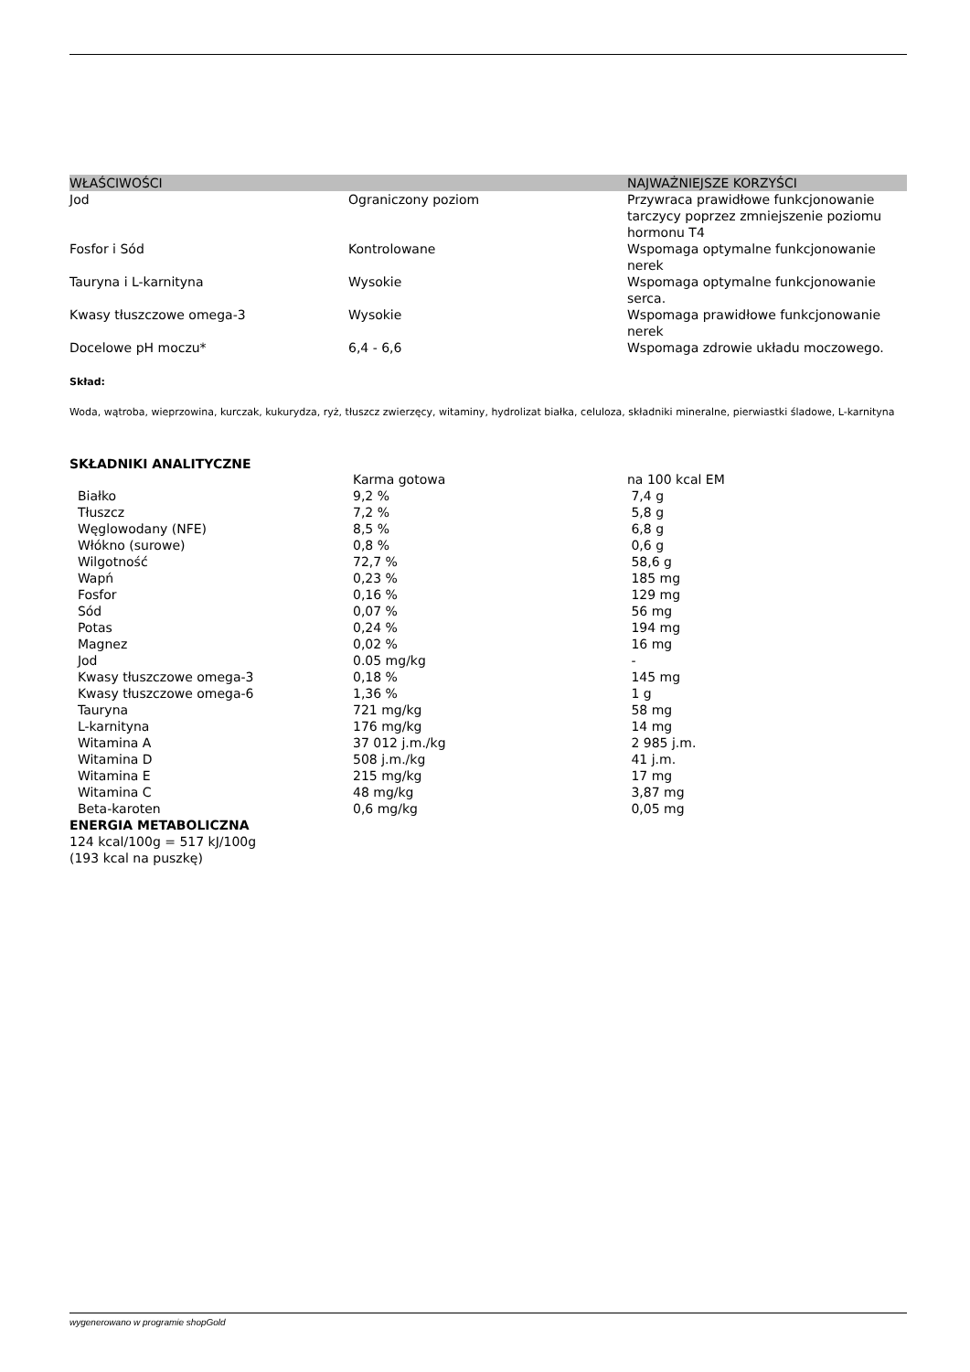| WŁAŚCIWOŚCI | | NAJWAŻNIEJSZE KORZYŚCI |
| --- | --- | --- |
| Jod | Ograniczony poziom | Przywraca prawidłowe funkcjonowanie tarczycy poprzez zmniejszenie poziomu hormonu T4 |
| Fosfor i Sód | Kontrolowane | Wspomaga optymalne funkcjonowanie nerek |
| Tauryna i L-karnityna | Wysokie | Wspomaga optymalne funkcjonowanie serca. |
| Kwasy tłuszczowe omega-3 | Wysokie | Wspomaga prawidłowe funkcjonowanie nerek |
| Docelowe pH moczu* | 6,4 - 6,6 | Wspomaga zdrowie układu moczowego. |
Skład:
Woda, wątroba, wieprzowina, kurczak, kukurydza, ryż, tłuszcz zwierzęcy, witaminy, hydrolizat białka, celuloza, składniki mineralne, pierwiastki śladowe, L-karnityna
SKŁADNIKI ANALITYCZNE
| | Karma gotowa | na 100 kcal EM |
| Białko | 9,2 % | 7,4 g |
| Tłuszcz | 7,2 % | 5,8 g |
| Węglowodany (NFE) | 8,5 % | 6,8 g |
| Włókno (surowe) | 0,8 % | 0,6 g |
| Wilgotność | 72,7 % | 58,6 g |
| Wapń | 0,23 % | 185 mg |
| Fosfor | 0,16 % | 129 mg |
| Sód | 0,07 % | 56 mg |
| Potas | 0,24 % | 194 mg |
| Magnez | 0,02 % | 16 mg |
| Jod | 0.05 mg/kg | - |
| Kwasy tłuszczowe omega-3 | 0,18 % | 145 mg |
| Kwasy tłuszczowe omega-6 | 1,36 % | 1 g |
| Tauryna | 721 mg/kg | 58 mg |
| L-karnityna | 176 mg/kg | 14 mg |
| Witamina A | 37 012 j.m./kg | 2 985 j.m. |
| Witamina D | 508 j.m./kg | 41 j.m. |
| Witamina E | 215 mg/kg | 17 mg |
| Witamina C | 48 mg/kg | 3,87 mg |
| Beta-karoten | 0,6 mg/kg | 0,05 mg |
ENERGIA METABOLICZNA
124 kcal/100g = 517 kJ/100g
(193 kcal na puszkę)
wygenerowano w programie shopGold